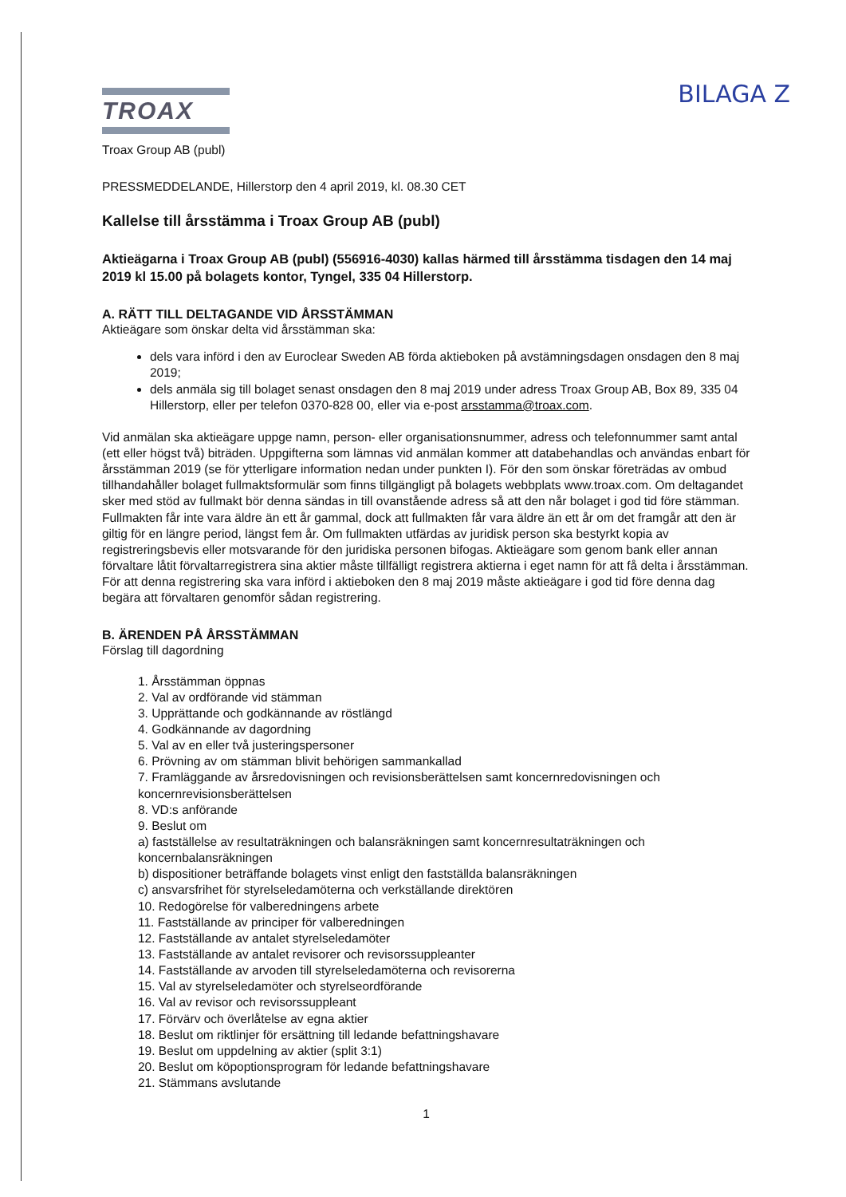BILAGA Z
TROAX
Troax Group AB (publ)
PRESSMEDDELANDE, Hillerstorp den 4 april 2019, kl. 08.30 CET
Kallelse till årsstämma i Troax Group AB (publ)
Aktieägarna i Troax Group AB (publ) (556916-4030) kallas härmed till årsstämma tisdagen den 14 maj 2019 kl 15.00 på bolagets kontor, Tyngel, 335 04 Hillerstorp.
A. RÄTT TILL DELTAGANDE VID ÅRSSTÄMMAN
Aktieägare som önskar delta vid årsstämman ska:
dels vara införd i den av Euroclear Sweden AB förda aktieboken på avstämningsdagen onsdagen den 8 maj 2019;
dels anmäla sig till bolaget senast onsdagen den 8 maj 2019 under adress Troax Group AB, Box 89, 335 04 Hillerstorp, eller per telefon 0370-828 00, eller via e-post arsstamma@troax.com.
Vid anmälan ska aktieägare uppge namn, person- eller organisationsnummer, adress och telefonnummer samt antal (ett eller högst två) biträden. Uppgifterna som lämnas vid anmälan kommer att databehandlas och användas enbart för årsstämman 2019 (se för ytterligare information nedan under punkten I). För den som önskar företrädas av ombud tillhandahåller bolaget fullmaktsformulär som finns tillgängligt på bolagets webbplats www.troax.com. Om deltagandet sker med stöd av fullmakt bör denna sändas in till ovanstående adress så att den når bolaget i god tid före stämman. Fullmakten får inte vara äldre än ett år gammal, dock att fullmakten får vara äldre än ett år om det framgår att den är giltig för en längre period, längst fem år. Om fullmakten utfärdas av juridisk person ska bestyrkt kopia av registreringsbevis eller motsvarande för den juridiska personen bifogas. Aktieägare som genom bank eller annan förvaltare låtit förvaltarregistrera sina aktier måste tillfälligt registrera aktierna i eget namn för att få delta i årsstämman. För att denna registrering ska vara införd i aktieboken den 8 maj 2019 måste aktieägare i god tid före denna dag begära att förvaltaren genomför sådan registrering.
B. ÄRENDEN PÅ ÅRSSTÄMMAN
Förslag till dagordning
1. Årsstämman öppnas
2. Val av ordförande vid stämman
3. Upprättande och godkännande av röstlängd
4. Godkännande av dagordning
5. Val av en eller två justeringspersoner
6. Prövning av om stämman blivit behörigen sammankallad
7. Framläggande av årsredovisningen och revisionsberättelsen samt koncernredovisningen och koncernrevisionsberättelsen
8. VD:s anförande
9. Beslut om
a) fastställelse av resultaträkningen och balansräkningen samt koncernresultaträkningen och koncernbalansräkningen
b) dispositioner beträffande bolagets vinst enligt den fastställda balansräkningen
c) ansvarsfrihet för styrelseledamöterna och verkställande direktören
10. Redogörelse för valberedningens arbete
11. Fastställande av principer för valberedningen
12. Fastställande av antalet styrelseledamöter
13. Fastställande av antalet revisorer och revisorssuppleanter
14. Fastställande av arvoden till styrelseledamöterna och revisorerna
15. Val av styrelseledamöter och styrelseordförande
16. Val av revisor och revisorssuppleant
17. Förvärv och överlåtelse av egna aktier
18. Beslut om riktlinjer för ersättning till ledande befattningshavare
19. Beslut om uppdelning av aktier (split 3:1)
20. Beslut om köpoptionsprogram för ledande befattningshavare
21. Stämmans avslutande
1